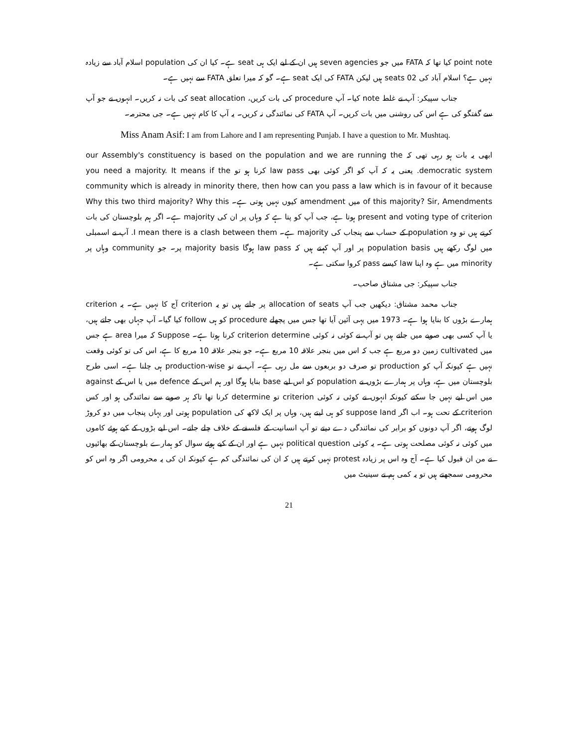point note کیا تھا کہ FATA میں جو seven agencies ہیں ان کے لیے ایک ہی seat ہے۔ کیا ان کی population اسلام آباد سے زیادہ نہیں ہے؟ اسلام آباد کی 02 seats ہیں لیکن FATA کی ایک seat ہے۔ گو کہ میرا تعلق FATA سے نہیں ہے۔
جناب سپیکر: آپ نے غلط note کیا۔ آپ procedure کی بات کریں، seat allocation کی بات نہ کریں۔ انہوں نے جو آپ سے گفتگو کی ہے اس کی روشنی میں بات کریں۔ آپ FATA کی نمائندگی نہ کریں۔ یہ آپ کا کام نہیں ہے۔ جی محترمہ۔
Miss Anam Asif: I am from Lahore and I am representing Punjab. I have a question to Mr. Mushtaq.
ابھی یہ بات ہو رہی تھی کہ our Assembly's constituency is based on the population and we are running the democratic system. یعنی یہ کہ آپ کو اگر کوئی بھی law pass کرنا ہو تو you need a majority. It means if the community which is already in minority there, then how can you pass a law which is in favour of it because of this majority? Sir, Amendments میں amendment کیوں نہیں ہوتی ہے۔ Why this two third majority? Why this present and voting type of criterion ہوتا ہے، جب آپ کو پتا ہے کہ وہاں پر ان کی majority ہے۔ اگر ہم بلوچستان کی بات کرتے ہیں تو وہ population کے حساب سے پنجاب کی majority ہے۔ I mean there is a clash between them. آپ نے اسمبلی میں لوگ رکھے ہیں population basis پر اور آپ کہتے ہیں کہ law pass ہوگا majority basis پر۔ جو community وہاں پر minority میں ہے وہ اپنا law کیسے pass کروا سکتی ہے۔
جناب سپیکر: جی مشتاق صاحب۔
جناب محمد مشتاق: دیکھیں جب آپ allocation of seats پر جاتے ہیں تو یہ criterion آج کا نہیں ہے۔ یہ criterion ہمارے بڑوں کا بنایا ہوا ہے۔ 1973 میں یہی آئین آیا تھا جس میں پچھلے procedure کو ہی follow کیا گیا۔ آپ جہاں بھی جاتے ہیں، یا آپ کسی بھی صوبے میں جاتے ہیں تو آپ نے کوئی نہ کوئی criterion determine کرنا ہوتا ہے۔ Suppose کہ میرا area ہے جس میں cultivated زمین دو مربع ہے جب کہ اس میں بنجر علاقہ 10 مربع ہے۔ جو بنجر علاقہ 10 مربع کا ہے، اس کی تو کوئی وقعت نہیں ہے کیونکہ آپ کو production تو صرف دو بربعوں سے مل رہی ہے۔ آپ نے تو production-wise ہی چلنا ہے۔ اسی طرح بلوچستان میں ہے، وہاں پر ہمارے بڑوں نے population کو اس لیے base بنایا ہوگا اور ہم اس کے defence میں یا اس کے against میں اس لیے نہیں جا سکتے کیونکہ انہوں نے کوئی نہ کوئی criterion تو determine کرنا تھا تاکہ ہر صوبے سے نمائندگی ہو اور کس criterion کے تحت ہو۔ اب اگر suppose land کو ہی لیتے ہیں، وہاں پر ایک لاکھ کی population ہوتی اور یہاں پنجاب میں دو کروڑ لوگ ہوتے، اگر آپ دونوں کو برابر کی نمائندگی دے دیتے تو آپ انسانیت کے فلسفے کے خلاف چلے جاتے۔ اس لیے بڑوں کے کیے ہوئے کاموں میں کوئی نہ کوئی مصلحت ہوتی ہے۔ یہ کوئی political question نہیں ہے اور ان کے کیے ہوئے سوال کو ہمارے بلوچستان کے بھائیوں نے من ان قبول کیا ہے۔ آج وہ اس پر زیادہ protest نہیں کرتے ہیں کہ ان کی نمائندگی کم ہے کیونکہ ان کی یہ محرومی اگر وہ اس کو محرومی سمجھتے ہیں تو یہ کمی ہم نے سینیٹ میں
21